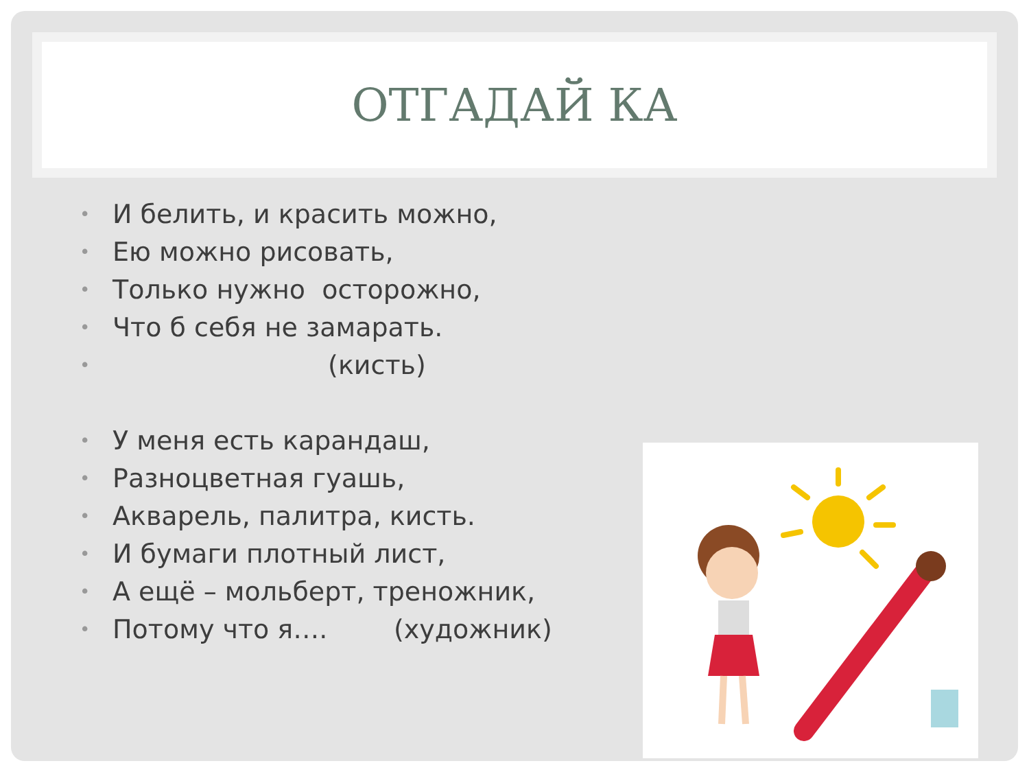ОТГАДАЙ КА
• И белить, и красить можно,
• Ею можно рисовать,
• Только нужно осторожно,
• Что б себя не замарать.
• (кисть)
• У меня есть карандаш,
• Разноцветная гуашь,
• Акварель, палитра, кисть.
• И бумаги плотный лист,
• А ещё – мольберт, треножник,
• Потому что я…. (художник)